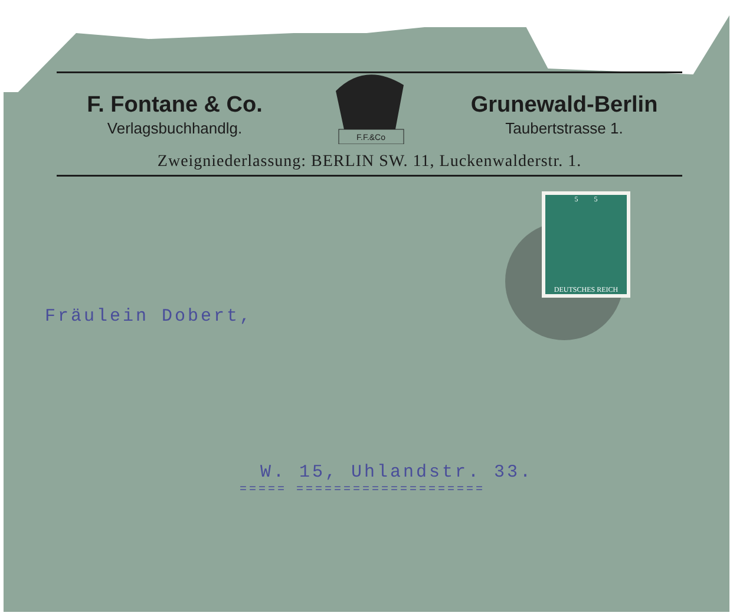F. Fontane & Co.
Verlagsbuchhandlg.
F.F.&Co
Grunewald-Berlin
Taubertstrasse 1.
Zweigniederlassung: BERLIN SW. 11, Luckenwalderstr. 1.
5 5
DEUTSCHES REICH
Fräulein Dobert,
W. 15, Uhlandstr. 33.
===== ====================